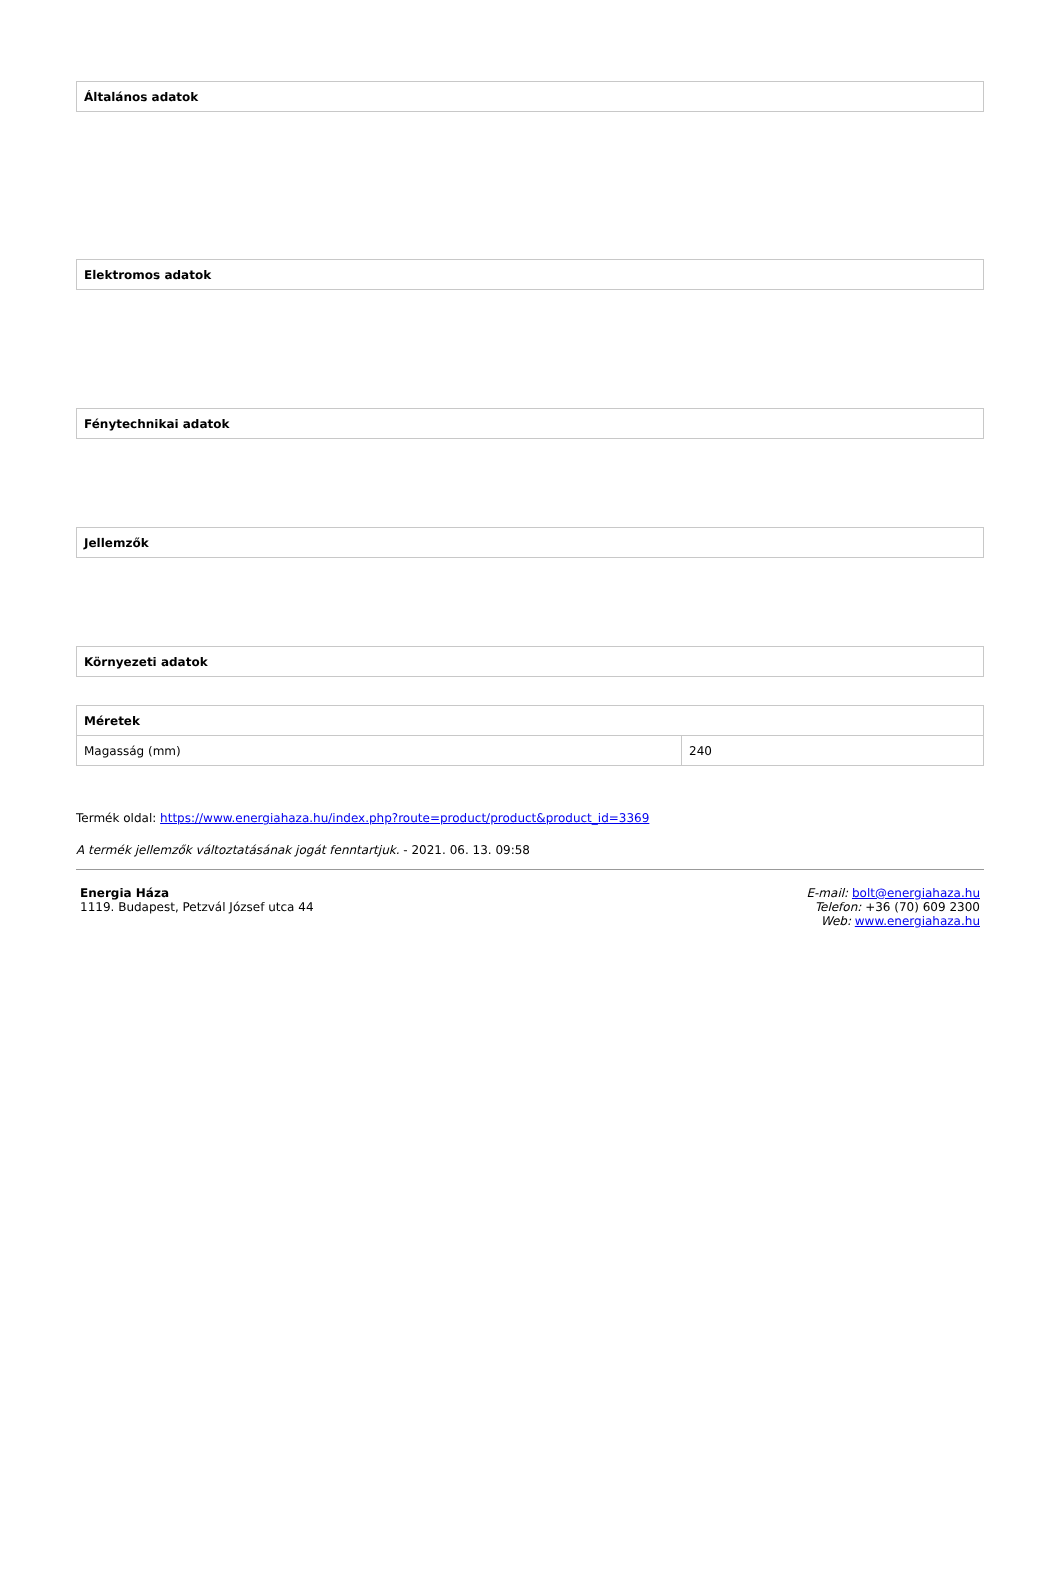| Általános adatok |
| --- |
| Elektromos adatok |
| --- |
| Fénytechnikai adatok |
| --- |
| Jellemzők |
| --- |
| Környezeti adatok |
| --- |
| Méretek | |
| --- | --- |
| Magasság (mm) | 240 |
Termék oldal: https://www.energiahaza.hu/index.php?route=product/product&product_id=3369
A termék jellemzők változtatásának jogát fenntartjuk. - 2021. 06. 13. 09:58
Energia Háza
1119. Budapest, Petzvál József utca 44
E-mail: bolt@energiahaza.hu
Telefon: +36 (70) 609 2300
Web: www.energiahaza.hu